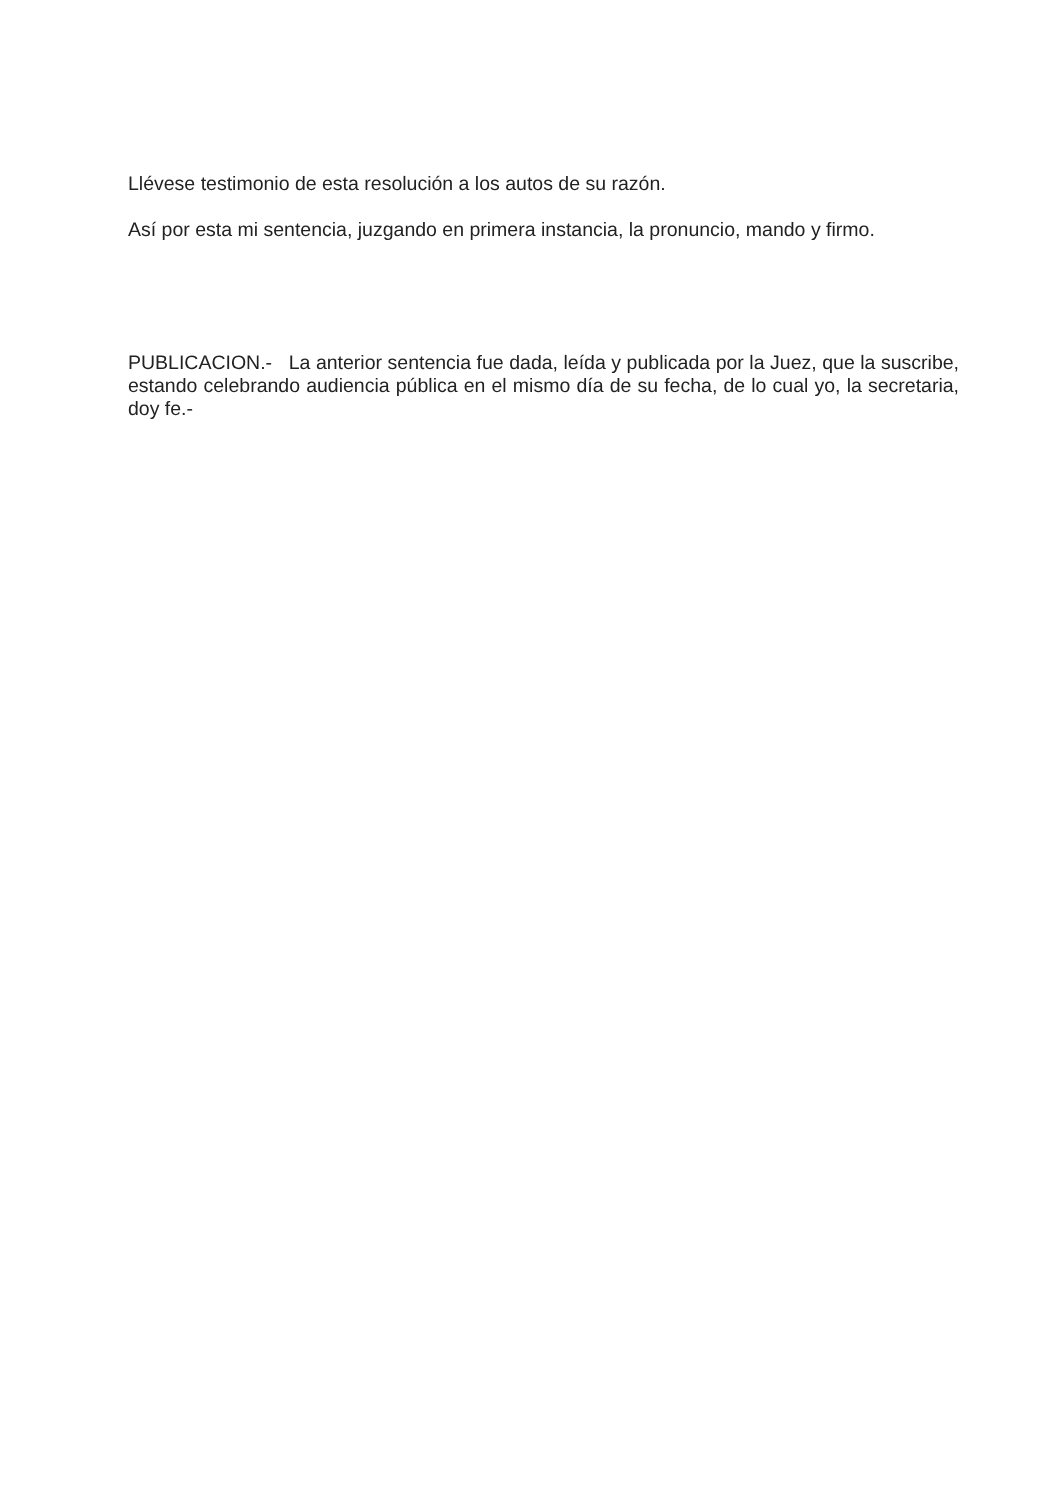Llévese testimonio de esta resolución a los autos de su razón.
Así por esta mi sentencia, juzgando en primera instancia, la pronuncio, mando y firmo.
PUBLICACION.- La anterior sentencia fue dada, leída y publicada por la Juez, que la suscribe, estando celebrando audiencia pública en el mismo día de su fecha, de lo cual yo, la secretaria, doy fe.-